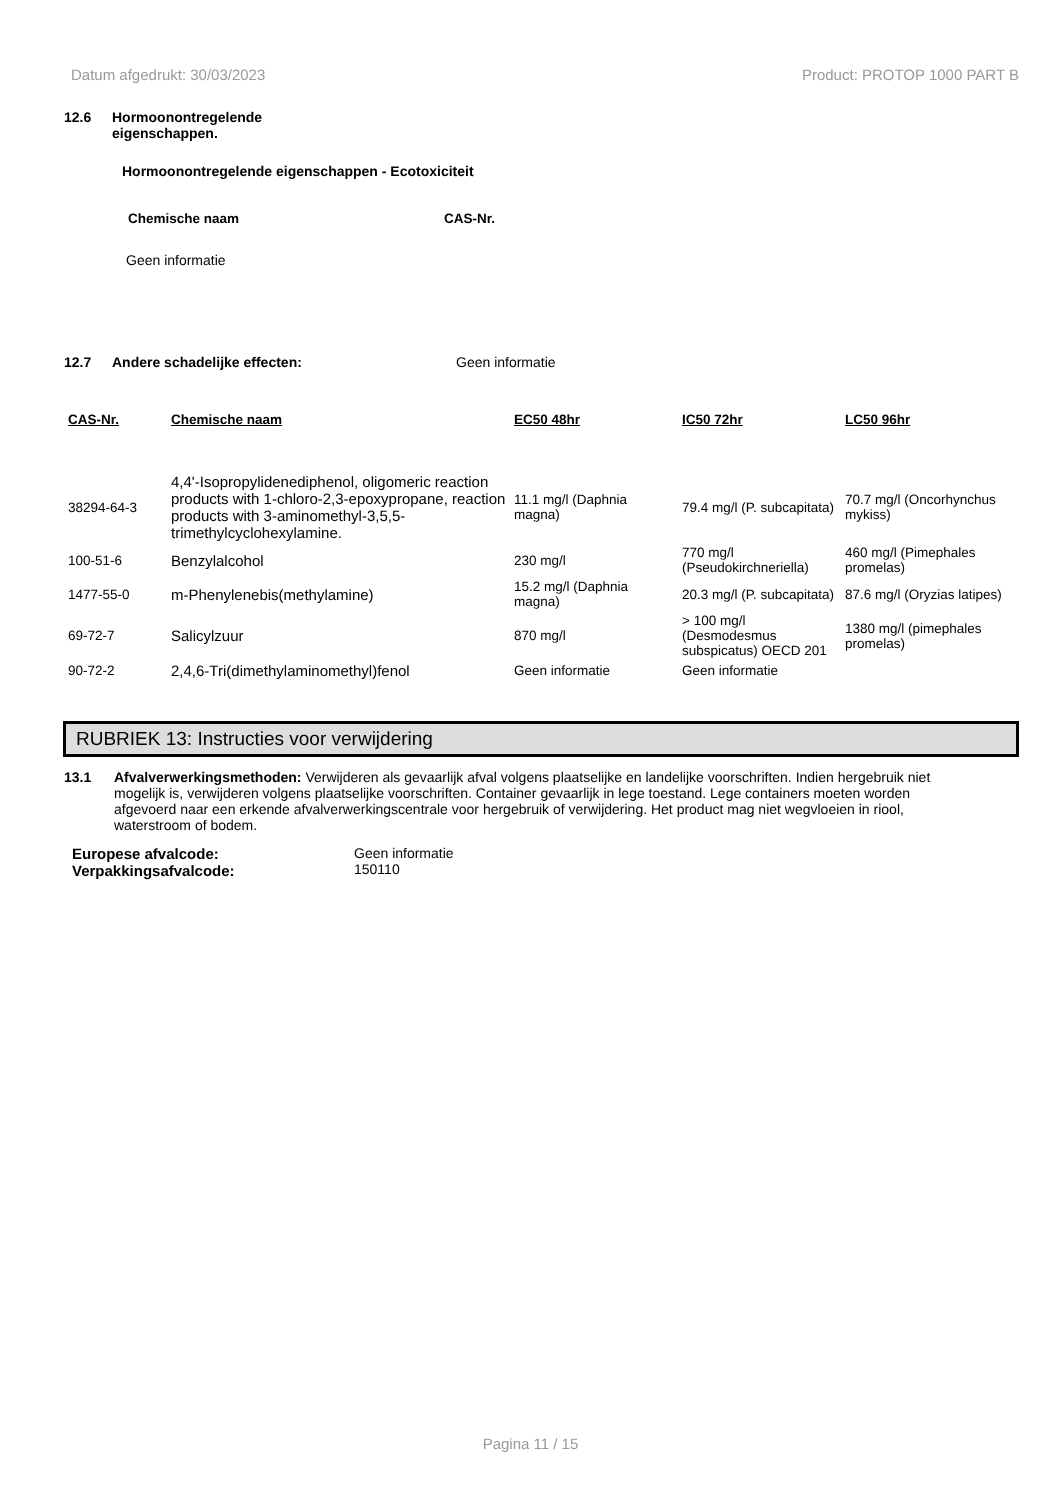Datum afgedrukt: 30/03/2023 Product: PROTOP 1000 PART B
12.6 Hormoonontregelende
eigenschappen.
Hormoonontregelende eigenschappen - Ecotoxiciteit
Chemische naam CAS-Nr.
Geen informatie
12.7 Andere schadelijke effecten: Geen informatie
| CAS-Nr. | Chemische naam | EC50 48hr | IC50 72hr | LC50 96hr |
| --- | --- | --- | --- | --- |
| 38294-64-3 | 4,4'-Isopropylidenediphenol, oligomeric reaction products with 1-chloro-2,3-epoxypropane, reaction products with 3-aminomethyl-3,5,5-trimethylcyclohexylamine. | 11.1 mg/l (Daphnia magna) | 79.4 mg/l (P. subcapitata) | 70.7 mg/l (Oncorhynchus mykiss) |
| 100-51-6 | Benzylalcohol | 230 mg/l | 770 mg/l (Pseudokirchneriella) | 460 mg/l (Pimephales promelas) |
| 1477-55-0 | m-Phenylenebis(methylamine) | 15.2 mg/l (Daphnia magna) | 20.3 mg/l (P. subcapitata) | 87.6 mg/l (Oryzias latipes) |
| 69-72-7 | Salicylzuur | 870 mg/l | > 100 mg/l (Desmodesmus subspicatus) OECD 201 | 1380 mg/l (pimephales promelas) |
| 90-72-2 | 2,4,6-Tri(dimethylaminomethyl)fenol | Geen informatie | Geen informatie | |
RUBRIEK 13: Instructies voor verwijdering
13.1 Afvalverwerkingsmethoden: Verwijderen als gevaarlijk afval volgens plaatselijke en landelijke voorschriften. Indien hergebruik niet mogelijk is, verwijderen volgens plaatselijke voorschriften. Container gevaarlijk in lege toestand. Lege containers moeten worden afgevoerd naar een erkende afvalverwerkingscentrale voor hergebruik of verwijdering. Het product mag niet wegvloeien in riool, waterstroom of bodem.
Europese afvalcode:
Verpakkingsafvalcode: Geen informatie
150110
Pagina 11 / 15